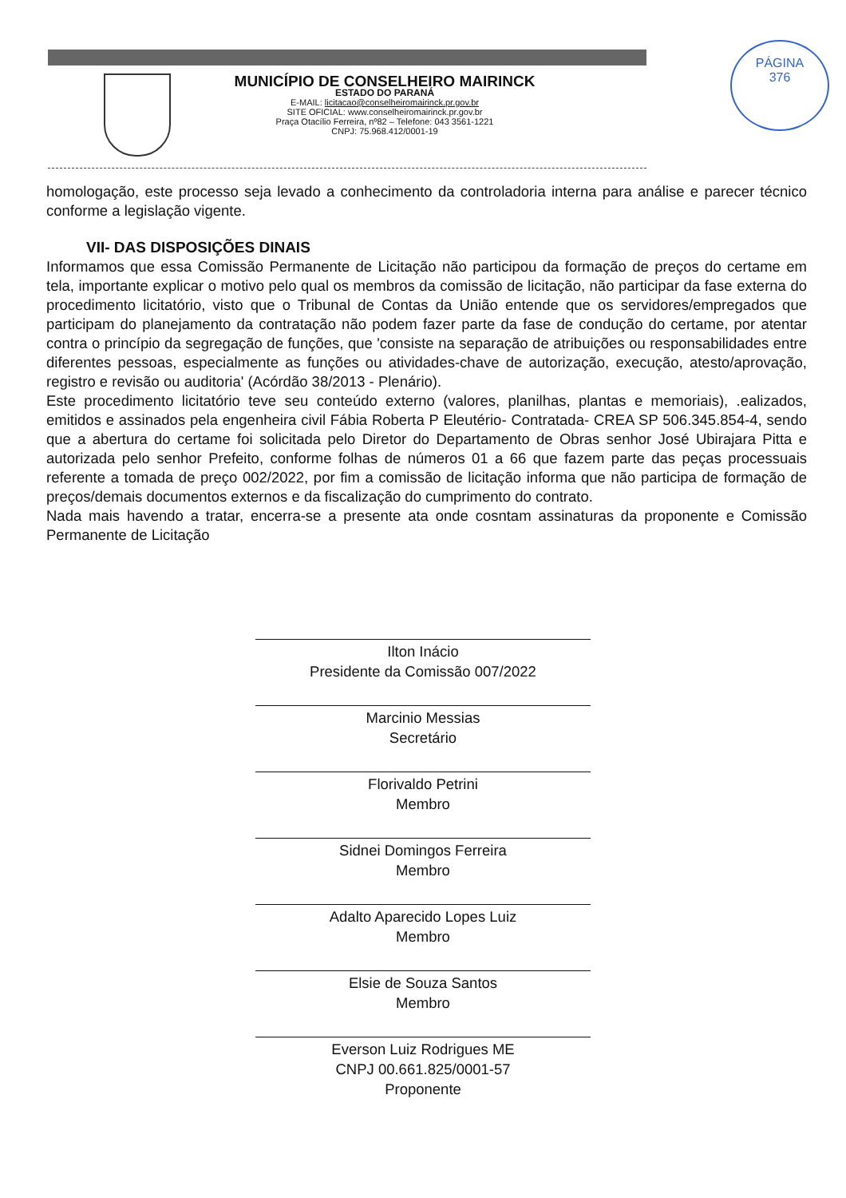MUNICÍPIO DE CONSELHEIRO MAIRINCK
ESTADO DO PARANÁ
E-MAIL: licitacao@conselheiromairinck.pr.gov.br
SITE OFICIAL: www.conselheiromairinck.pr.gov.br
Praça Otacílio Ferreira, nº82 – Telefone: 043 3561-1221
CNPJ: 75.968.412/0001-19
PÁGINA
376
homologação, este processo seja levado a conhecimento da controladoria interna para análise e parecer técnico conforme a legislação vigente.
VII- DAS DISPOSIÇÕES DINAIS
Informamos que essa Comissão Permanente de Licitação não participou da formação de preços do certame em tela, importante explicar o motivo pelo qual os membros da comissão de licitação, não participar da fase externa do procedimento licitatório, visto que o Tribunal de Contas da União entende que os servidores/empregados que participam do planejamento da contratação não podem fazer parte da fase de condução do certame, por atentar contra o princípio da segregação de funções, que 'consiste na separação de atribuições ou responsabilidades entre diferentes pessoas, especialmente as funções ou atividades-chave de autorização, execução, atesto/aprovação, registro e revisão ou auditoria' (Acórdão 38/2013 - Plenário).
Este procedimento licitatório teve seu conteúdo externo (valores, planilhas, plantas e memoriais), .ealizados, emitidos e assinados pela engenheira civil Fábia Roberta P Eleutério- Contratada- CREA SP 506.345.854-4, sendo que a abertura do certame foi solicitada pelo Diretor do Departamento de Obras senhor José Ubirajara Pitta e autorizada pelo senhor Prefeito, conforme folhas de números 01 a 66 que fazem parte das peças processuais referente a tomada de preço 002/2022, por fim a comissão de licitação informa que não participa de formação de preços/demais documentos externos e da fiscalização do cumprimento do contrato.
Nada mais havendo a tratar, encerra-se a presente ata onde cosntam assinaturas da proponente e Comissão Permanente de Licitação
Ilton Inácio
Presidente da Comissão 007/2022
Marcinio Messias
Secretário
Florivaldo Petrini
Membro
Sidnei Domingos Ferreira
Membro
Adalto Aparecido Lopes Luiz
Membro
Elsie de Souza Santos
Membro
Everson Luiz Rodrigues ME
CNPJ 00.661.825/0001-57
Proponente